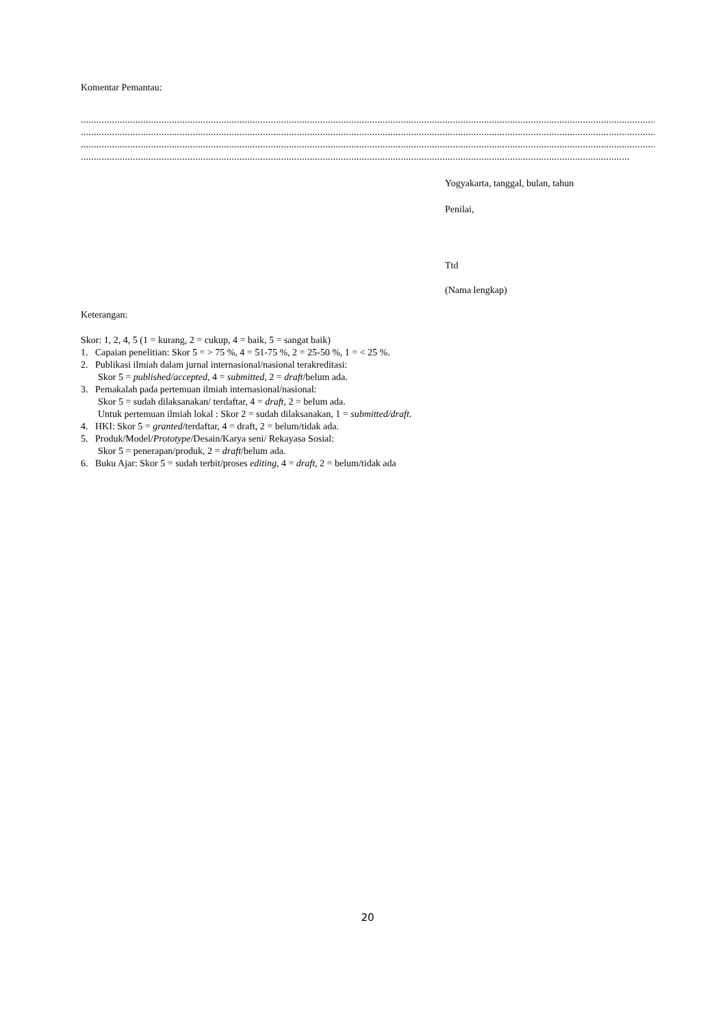Komentar Pemantau:
..................................................................................................................................................................................................................................................................
..................................................................................................................................................................................................................................................................
..................................................................................................................................................................................................................................................................
...................................................................................................................................................................................................................
Yogyakarta, tanggal, bulan, tahun
Penilai,
Ttd
(Nama lengkap)
Keterangan:
Skor: 1, 2, 4, 5 (1 = kurang, 2 = cukup, 4 = baik, 5 = sangat baik)
1. Capaian penelitian: Skor 5 = > 75 %, 4 = 51-75 %, 2 = 25-50 %, 1 = < 25 %.
2. Publikasi ilmiah dalam jurnal internasional/nasional terakreditasi:
Skor 5 = published/accepted, 4 = submitted, 2 = draft/belum ada.
3. Pemakalah pada pertemuan ilmiah internasional/nasional:
Skor 5 = sudah dilaksanakan/ terdaftar, 4 = draft, 2 = belum ada.
Untuk pertemuan ilmiah lokal : Skor 2 = sudah dilaksanakan, 1 = submitted/draft.
4. HKI: Skor 5 = granted/terdaftar, 4 = draft, 2 = belum/tidak ada.
5. Produk/Model/Prototype/Desain/Karya seni/ Rekayasa Sosial:
Skor 5 = penerapan/produk, 2 = draft/belum ada.
6. Buku Ajar: Skor 5 = sudah terbit/proses editing, 4 = draft, 2 = belum/tidak ada
20